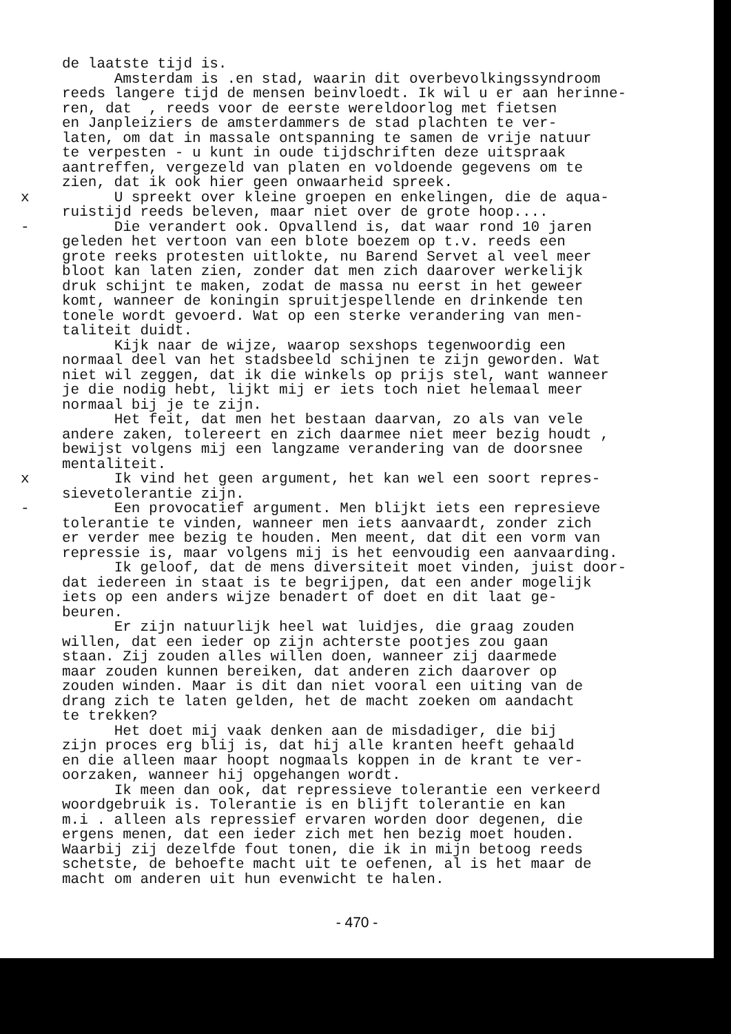de laatste tijd is. Amsterdam is .en stad, waarin dit overbevolkingssyndroom reeds langere tijd de mensen beinvloedt. Ik wil u er aan herinne- ren, dat , reeds voor de eerste wereldoorlog met fietsen en Janpleiziers de amsterdammers de stad plachten te ver- laten, om dat in massale ontspanning te samen de vrije natuur te verpesten - u kunt in oude tijdschriften deze uitspraak aantreffen, vergezeld van platen en voldoende gegevens om te zien, dat ik ook hier geen onwaarheid spreek.
x U spreekt over kleine groepen en enkelingen, die de aqua- ruistijd reeds beleven, maar niet over de grote hoop....
- Die verandert ook. Opvallend is, dat waar rond 10 jaren geleden het vertoon van een blote boezem op t.v. reeds een grote reeks protesten uitlokte, nu Barend Servet al veel meer bloot kan laten zien, zonder dat men zich daarover werkelijk druk schijnt te maken, zodat de massa nu eerst in het geweer komt, wanneer de koningin spruitjespellende en drinkende ten tonele wordt gevoerd. Wat op een sterke verandering van men- taliteit duidt. Kijk naar de wijze, waarop sexshops tegenwoordig een normaal deel van het stadsbeeld schijnen te zijn geworden. Wat niet wil zeggen, dat ik die winkels op prijs stel, want wanneer je die nodig hebt, lijkt mij er iets toch niet helemaal meer normaal bij je te zijn. Het feit, dat men het bestaan daarvan, zo als van vele andere zaken, tolereert en zich daarmee niet meer bezig houdt , bewijst volgens mij een langzame verandering van de doorsnee mentaliteit.
x Ik vind het geen argument, het kan wel een soort repres- sievetolerantie zijn.
- Een provocatief argument. Men blijkt iets een represieve tolerantie te vinden, wanneer men iets aanvaardt, zonder zich er verder mee bezig te houden. Men meent, dat dit een vorm van repressie is, maar volgens mij is het eenvoudig een aanvaarding. Ik geloof, dat de mens diversiteit moet vinden, juist door- dat iedereen in staat is te begrijpen, dat een ander mogelijk iets op een anders wijze benadert of doet en dit laat ge- beuren. Er zijn natuurlijk heel wat luidjes, die graag zouden willen, dat een ieder op zijn achterste pootjes zou gaan staan. Zij zouden alles willen doen, wanneer zij daarmede maar zouden kunnen bereiken, dat anderen zich daarover op zouden winden. Maar is dit dan niet vooral een uiting van de drang zich te laten gelden, het de macht zoeken om aandacht te trekken? Het doet mij vaak denken aan de misdadiger, die bij zijn proces erg blij is, dat hij alle kranten heeft gehaald en die alleen maar hoopt nogmaals koppen in de krant te ver- oorzaken, wanneer hij opgehangen wordt. Ik meen dan ook, dat repressieve tolerantie een verkeerd woordgebruik is. Tolerantie is en blijft tolerantie en kan m.i . alleen als repressief ervaren worden door degenen, die ergens menen, dat een ieder zich met hen bezig moet houden. Waarbij zij dezelfde fout tonen, die ik in mijn betoog reeds schetste, de behoefte macht uit te oefenen, al is het maar de macht om anderen uit hun evenwicht te halen.
- 470 -